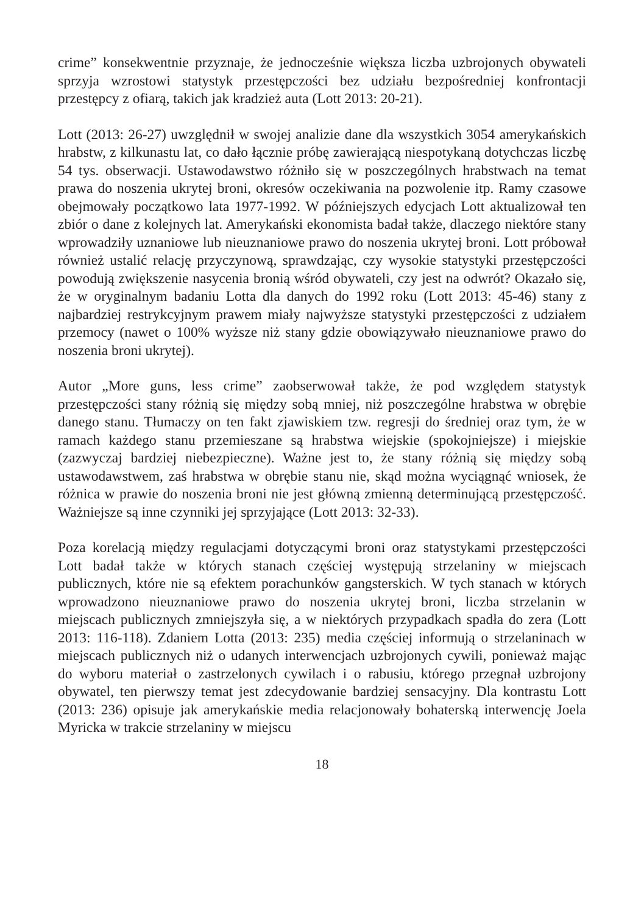crime” konsekwentnie przyznaje, że jednocześnie większa liczba uzbrojonych obywateli sprzyja wzrostowi statystyk przestępczości bez udziału bezpośredniej konfrontacji przestępcy z ofiarą, takich jak kradzież auta (Lott 2013: 20-21).
Lott (2013: 26-27) uwzględnił w swojej analizie dane dla wszystkich 3054 amerykańskich hrabstw, z kilkunastu lat, co dało łącznie próbę zawierającą niespotykaną dotychczas liczbę 54 tys. obserwacji. Ustawodawstwo różniło się w poszczególnych hrabstwach na temat prawa do noszenia ukrytej broni, okresów oczekiwania na pozwolenie itp. Ramy czasowe obejmowały początkowo lata 1977-1992. W późniejszych edycjach Lott aktualizował ten zbiór o dane z kolejnych lat. Amerykański ekonomista badał także, dlaczego niektóre stany wprowadziły uznaniowe lub nieuznaniowe prawo do noszenia ukrytej broni. Lott próbował również ustalić relację przyczynową, sprawdzając, czy wysokie statystyki przestępczości powodują zwiększenie nasycenia bronią wśród obywateli, czy jest na odwrót? Okazało się, że w oryginalnym badaniu Lotta dla danych do 1992 roku (Lott 2013: 45-46) stany z najbardziej restrykcyjnym prawem miały najwyższe statystyki przestępczości z udziałem przemocy (nawet o 100% wyższe niż stany gdzie obowiązywało nieuznaniowe prawo do noszenia broni ukrytej).
Autor „More guns, less crime” zaobserwował także, że pod względem statystyk przestępczości stany różnią się między sobą mniej, niż poszczególne hrabstwa w obrębie danego stanu. Tłumaczy on ten fakt zjawiskiem tzw. regresji do średniej oraz tym, że w ramach każdego stanu przemieszane są hrabstwa wiejskie (spokojniejsze) i miejskie (zazwyczaj bardziej niebezpieczne). Ważne jest to, że stany różnią się między sobą ustawodawstwem, zaś hrabstwa w obrębie stanu nie, skąd można wyciągnąć wniosek, że różnica w prawie do noszenia broni nie jest główną zmienną determinującą przestępczość. Ważniejsze są inne czynniki jej sprzyjające (Lott 2013: 32-33).
Poza korelacją między regulacjami dotyczącymi broni oraz statystykami przestępczości Lott badał także w których stanach częściej występują strzelaniny w miejscach publicznych, które nie są efektem porachunków gangsterskich. W tych stanach w których wprowadzono nieuznaniowe prawo do noszenia ukrytej broni, liczba strzelanin w miejscach publicznych zmniejszyła się, a w niektórych przypadkach spadła do zera (Lott 2013: 116-118). Zdaniem Lotta (2013: 235) media częściej informują o strzelaninach w miejscach publicznych niż o udanych interwencjach uzbrojonych cywili, ponieważ mając do wyboru materiał o zastrzelonych cywilach i o rabusiu, którego przegnał uzbrojony obywatel, ten pierwszy temat jest zdecydowanie bardziej sensacyjny. Dla kontrastu Lott (2013: 236) opisuje jak amerykańskie media relacjonowały bohaterską interwencję Joela Myricka w trakcie strzelaniny w miejscu
18